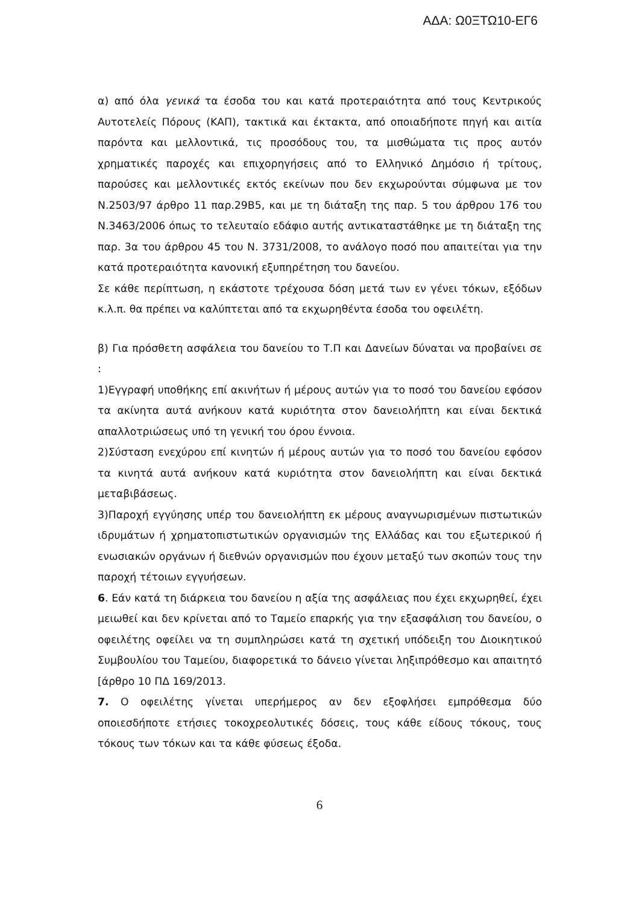ΑΔΑ: Ω0ΞΤΩ10-ΕΓ6
α) από όλα γενικά τα έσοδα του και κατά προτεραιότητα από τους Κεντρικούς Αυτοτελείς Πόρους (ΚΑΠ), τακτικά και έκτακτα, από οποιαδήποτε πηγή και αιτία παρόντα και μελλοντικά, τις προσόδους του, τα μισθώματα τις προς αυτόν χρηματικές παροχές και επιχορηγήσεις από το Ελληνικό Δημόσιο ή τρίτους, παρούσες και μελλοντικές εκτός εκείνων που δεν εκχωρούνται σύμφωνα με τον Ν.2503/97 άρθρο 11 παρ.29Β5, και με τη διάταξη της παρ. 5 του άρθρου 176 του Ν.3463/2006 όπως το τελευταίο εδάφιο αυτής αντικαταστάθηκε με τη διάταξη της παρ. 3α του άρθρου 45 του Ν. 3731/2008, το ανάλογο ποσό που απαιτείται για την κατά προτεραιότητα κανονική εξυπηρέτηση του δανείου.
Σε κάθε περίπτωση, η εκάστοτε τρέχουσα δόση μετά των εν γένει τόκων, εξόδων κ.λ.π. θα πρέπει να καλύπτεται από τα εκχωρηθέντα έσοδα του οφειλέτη.
β) Για πρόσθετη ασφάλεια του δανείου το Τ.Π και Δανείων δύναται να προβαίνει σε :
1)Εγγραφή υποθήκης επί ακινήτων ή μέρους αυτών για το ποσό του δανείου εφόσον τα ακίνητα αυτά ανήκουν κατά κυριότητα στον δανειολήπτη και είναι δεκτικά απαλλοτριώσεως υπό τη γενική του όρου έννοια.
2)Σύσταση ενεχύρου επί κινητών ή μέρους αυτών για το ποσό του δανείου εφόσον τα κινητά αυτά ανήκουν κατά κυριότητα στον δανειολήπτη και είναι δεκτικά μεταβιβάσεως.
3)Παροχή εγγύησης υπέρ του δανειολήπτη εκ μέρους αναγνωρισμένων πιστωτικών ιδρυμάτων ή χρηματοπιστωτικών οργανισμών της Ελλάδας και του εξωτερικού ή ενωσιακών οργάνων ή διεθνών οργανισμών που έχουν μεταξύ των σκοπών τους την παροχή τέτοιων εγγυήσεων.
6. Εάν κατά τη διάρκεια του δανείου η αξία της ασφάλειας που έχει εκχωρηθεί, έχει μειωθεί και δεν κρίνεται από το Ταμείο επαρκής για την εξασφάλιση του δανείου, ο οφειλέτης οφείλει να τη συμπληρώσει κατά τη σχετική υπόδειξη του Διοικητικού Συμβουλίου του Ταμείου, διαφορετικά το δάνειο γίνεται ληξιπρόθεσμο και απαιτητό [άρθρο 10 ΠΔ 169/2013.
7. Ο οφειλέτης γίνεται υπερήμερος αν δεν εξοφλήσει εμπρόθεσμα δύο οποιεσδήποτε ετήσιες τοκοχρεολυτικές δόσεις, τους κάθε είδους τόκους, τους τόκους των τόκων και τα κάθε φύσεως έξοδα.
6